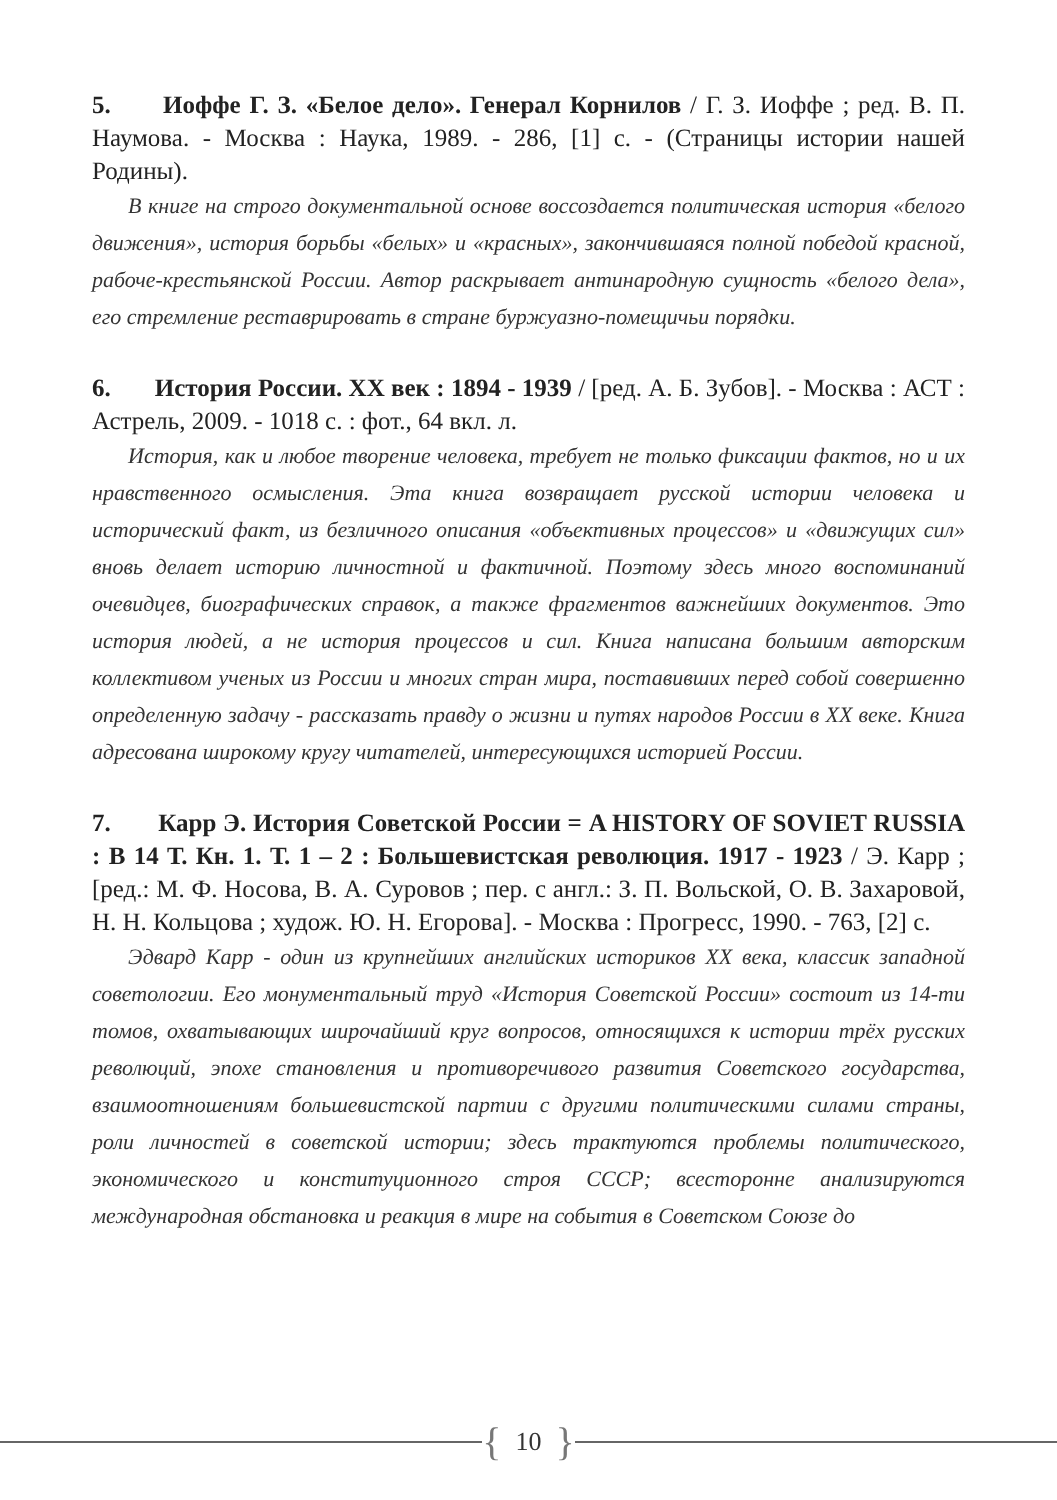5. Иоффе Г. З. «Белое дело». Генерал Корнилов / Г. З. Иоффе ; ред. В. П. Наумова. - Москва : Наука, 1989. - 286, [1] с. - (Страницы истории нашей Родины).
В книге на строго документальной основе воссоздается политическая история «белого движения», история борьбы «белых» и «красных», закончившаяся полной победой красной, рабоче-крестьянской России. Автор раскрывает антинародную сущность «белого дела», его стремление реставрировать в стране буржуазно-помещичьи порядки.
6. История России. XX век : 1894 - 1939 / [ред. А. Б. Зубов]. - Москва : АСТ : Астрель, 2009. - 1018 с. : фот., 64 вкл. л.
История, как и любое творение человека, требует не только фиксации фактов, но и их нравственного осмысления. Эта книга возвращает русской истории человека и исторический факт, из безличного описания «объективных процессов» и «движущих сил» вновь делает историю личностной и фактичной. Поэтому здесь много воспоминаний очевидцев, биографических справок, а также фрагментов важнейших документов. Это история людей, а не история процессов и сил. Книга написана большим авторским коллективом ученых из России и многих стран мира, поставивших перед собой совершенно определенную задачу - рассказать правду о жизни и путях народов России в XX веке. Книга адресована широкому кругу читателей, интересующихся историей России.
7. Карр Э. История Советской России = A HISTORY OF SOVIET RUSSIA : В 14 Т. Кн. 1. Т. 1 – 2 : Большевистская революция. 1917 - 1923 / Э. Карр ; [ред.: М. Ф. Носова, В. А. Суровов ; пер. с англ.: З. П. Вольской, О. В. Захаровой, Н. Н. Кольцова ; худож. Ю. Н. Егорова]. - Москва : Прогресс, 1990. - 763, [2] с.
Эдвард Карр - один из крупнейших английских историков XX века, классик западной советологии. Его монументальный труд «История Советской России» состоит из 14-ти томов, охватывающих широчайший круг вопросов, относящихся к истории трёх русских революций, эпохе становления и противоречивого развития Советского государства, взаимоотношениям большевистской партии с другими политическими силами страны, роли личностей в советской истории; здесь трактуются проблемы политического, экономического и конституционного строя СССР; всесторонне анализируются международная обстановка и реакция в мире на события в Советском Союзе до
{ 10 }